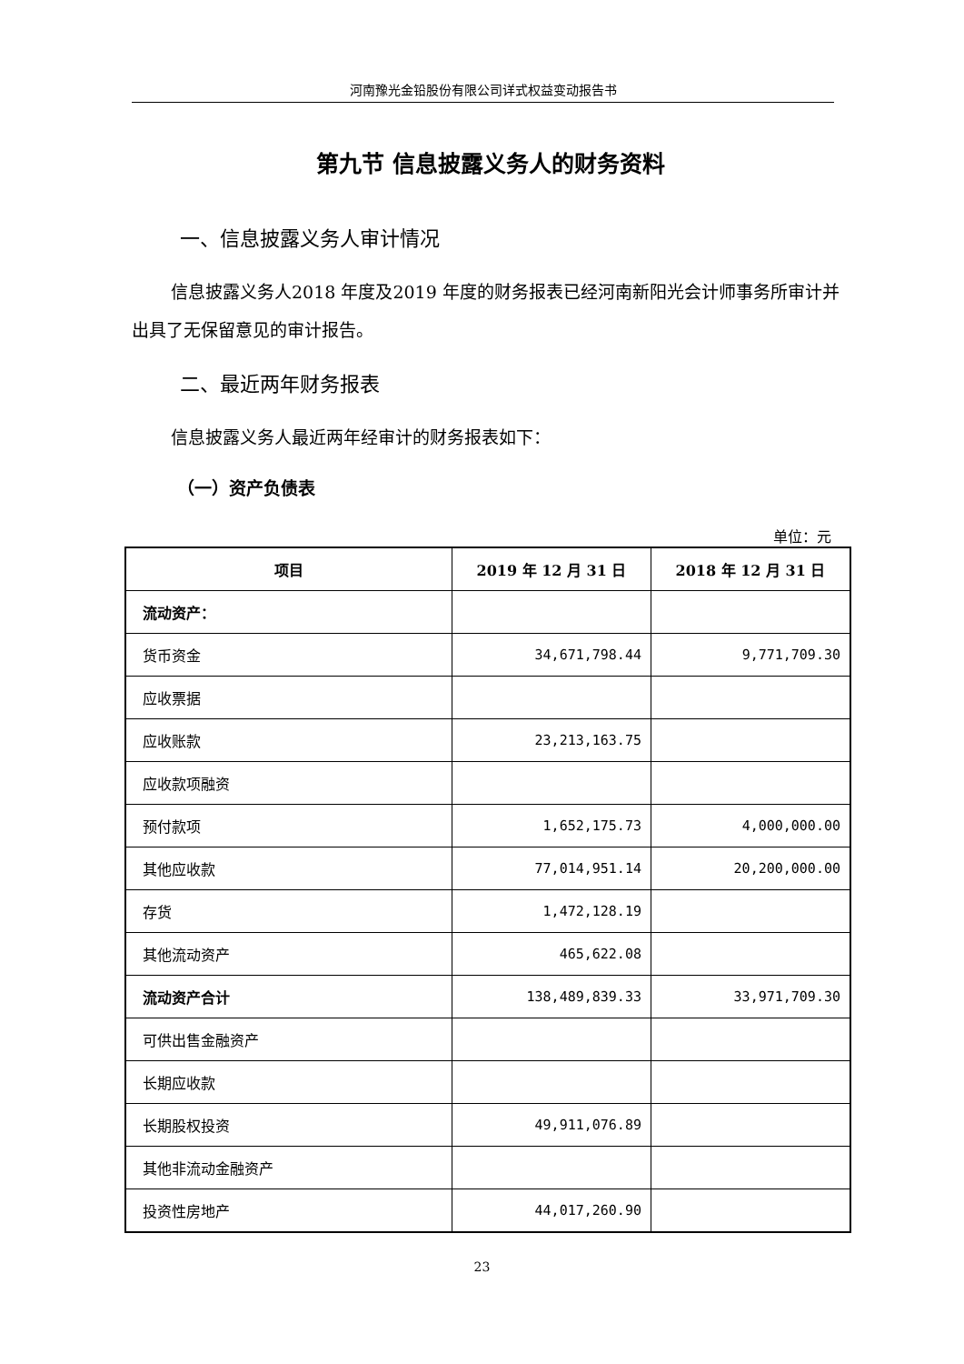河南豫光金铅股份有限公司详式权益变动报告书
第九节 信息披露义务人的财务资料
一、信息披露义务人审计情况
信息披露义务人2018 年度及2019 年度的财务报表已经河南新阳光会计师事务所审计并出具了无保留意见的审计报告。
二、最近两年财务报表
信息披露义务人最近两年经审计的财务报表如下：
（一）资产负债表
单位：元
| 项目 | 2019 年 12 月 31 日 | 2018 年 12 月 31 日 |
| --- | --- | --- |
| 流动资产： | | |
| 货币资金 | 34,671,798.44 | 9,771,709.30 |
| 应收票据 | | |
| 应收账款 | 23,213,163.75 | |
| 应收款项融资 | | |
| 预付款项 | 1,652,175.73 | 4,000,000.00 |
| 其他应收款 | 77,014,951.14 | 20,200,000.00 |
| 存货 | 1,472,128.19 | |
| 其他流动资产 | 465,622.08 | |
| 流动资产合计 | 138,489,839.33 | 33,971,709.30 |
| 可供出售金融资产 | | |
| 长期应收款 | | |
| 长期股权投资 | 49,911,076.89 | |
| 其他非流动金融资产 | | |
| 投资性房地产 | 44,017,260.90 | |
23